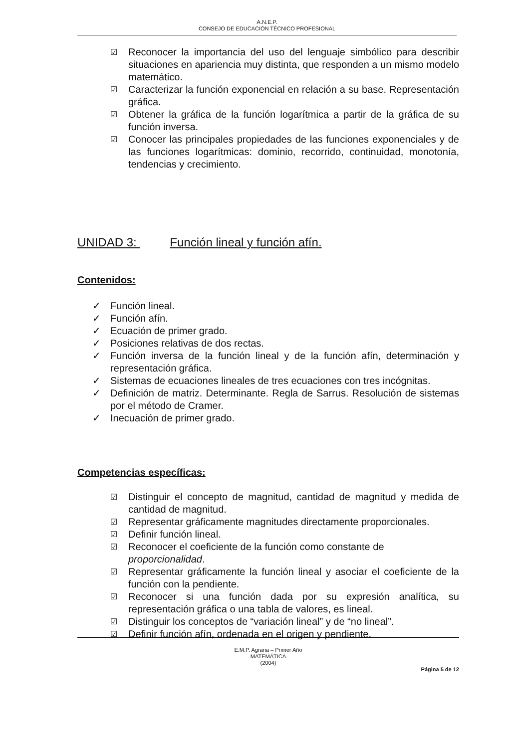A.N.E.P.
CONSEJO DE EDUCACIÓN TÉCNICO PROFESIONAL
☑ Reconocer la importancia del uso del lenguaje simbólico para describir situaciones en apariencia muy distinta, que responden a un mismo modelo matemático.
☑ Caracterizar la función exponencial en relación a su base. Representación gráfica.
☑ Obtener la gráfica de la función logarítmica a partir de la gráfica de su función inversa.
☑ Conocer las principales propiedades de las funciones exponenciales y de las funciones logarítmicas: dominio, recorrido, continuidad, monotonía, tendencias y crecimiento.
UNIDAD 3: Función lineal y función afín.
Contenidos:
✓ Función lineal.
✓ Función afín.
✓ Ecuación de primer grado.
✓ Posiciones relativas de dos rectas.
✓ Función inversa de la función lineal y de la función afín, determinación y representación gráfica.
✓ Sistemas de ecuaciones lineales de tres ecuaciones con tres incógnitas.
✓ Definición de matriz. Determinante. Regla de Sarrus. Resolución de sistemas por el método de Cramer.
✓ Inecuación de primer grado.
Competencias específicas:
☑ Distinguir el concepto de magnitud, cantidad de magnitud y medida de cantidad de magnitud.
☑ Representar gráficamente magnitudes directamente proporcionales.
☑ Definir función lineal.
☑ Reconocer el coeficiente de la función como constante de proporcionalidad.
☑ Representar gráficamente la función lineal y asociar el coeficiente de la función con la pendiente.
☑ Reconocer si una función dada por su expresión analítica, su representación gráfica o una tabla de valores, es lineal.
☑ Distinguir los conceptos de “variación lineal” y de “no lineal”.
☑ Definir función afín, ordenada en el origen y pendiente.
E.M.P. Agraria – Primer Año
MATEMÁTICA
(2004)
Página 5 de 12